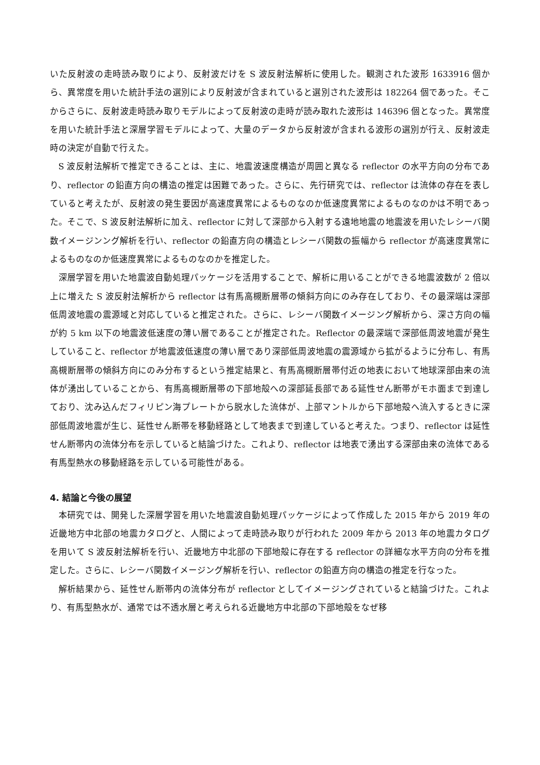いた反射波の走時読み取りにより、反射波だけを S 波反射法解析に使用した。観測された波形 1633916 個から、異常度を用いた統計手法の選別により反射波が含まれていると選別された波形は 182264 個であった。そこからさらに、反射波走時読み取りモデルによって反射波の走時が読み取れた波形は 146396 個となった。異常度を用いた統計手法と深層学習モデルによって、大量のデータから反射波が含まれる波形の選別が行え、反射波走時の決定が自動で行えた。
S 波反射法解析で推定できることは、主に、地震波速度構造が周囲と異なる reflector の水平方向の分布であり、reflector の鉛直方向の構造の推定は困難であった。さらに、先行研究では、reflector は流体の存在を表していると考えたが、反射波の発生要因が高速度異常によるものなのか低速度異常によるものなのかは不明であった。そこで、S 波反射法解析に加え、reflector に対して深部から入射する遠地地震の地震波を用いたレシーバ関数イメージンング解析を行い、reflector の鉛直方向の構造とレシーバ関数の振幅から reflector が高速度異常によるものなのか低速度異常によるものなのかを推定した。
深層学習を用いた地震波自動処理パッケージを活用することで、解析に用いることができる地震波数が 2 倍以上に増えた S 波反射法解析から reflector は有馬高槻断層帯の傾斜方向にのみ存在しており、その最深端は深部低周波地震の震源域と対応していると推定された。さらに、レシーバ関数イメージング解析から、深さ方向の幅が約 5 km 以下の地震波低速度の薄い層であることが推定された。Reflector の最深端で深部低周波地震が発生していること、reflector が地震波低速度の薄い層であり深部低周波地震の震源域から拡がるように分布し、有馬高槻断層帯の傾斜方向にのみ分布するという推定結果と、有馬高槻断層帯付近の地表において地球深部由来の流体が湧出していることから、有馬高槻断層帯の下部地殻への深部延長部である延性せん断帯がモホ面まで到達しており、沈み込んだフィリピン海プレートから脱水した流体が、上部マントルから下部地殻へ流入するときに深部低周波地震が生じ、延性せん断帯を移動経路として地表まで到達していると考えた。つまり、reflector は延性せん断帯内の流体分布を示していると結論づけた。これより、reflector は地表で湧出する深部由来の流体である有馬型熱水の移動経路を示している可能性がある。
4. 結論と今後の展望
本研究では、開発した深層学習を用いた地震波自動処理パッケージによって作成した 2015 年から 2019 年の近畿地方中北部の地震カタログと、人間によって走時読み取りが行われた 2009 年から 2013 年の地震カタログを用いて S 波反射法解析を行い、近畿地方中北部の下部地殻に存在する reflector の詳細な水平方向の分布を推定した。さらに、レシーバ関数イメージング解析を行い、reflector の鉛直方向の構造の推定を行なった。
解析結果から、延性せん断帯内の流体分布が reflector としてイメージングされていると結論づけた。これより、有馬型熱水が、通常では不透水層と考えられる近畿地方中北部の下部地殻をなぜ移